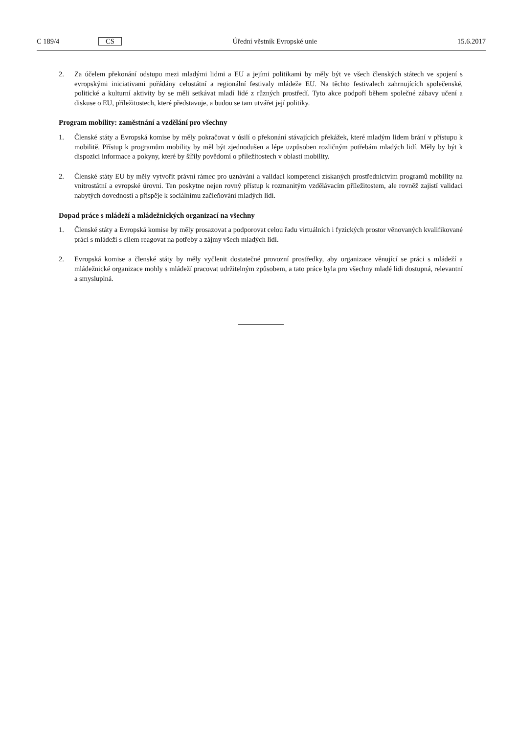C 189/4 CS Úřední věstník Evropské unie 15.6.2017
2. Za účelem překonání odstupu mezi mladými lidmi a EU a jejími politikami by měly být ve všech členských státech ve spojení s evropskými iniciativami pořádány celostátní a regionální festivaly mládeže EU. Na těchto festivalech zahrnujících společenské, politické a kulturní aktivity by se měli setkávat mladí lidé z různých prostředí. Tyto akce podpoří během společné zábavy učení a diskuse o EU, příležitostech, které představuje, a budou se tam utvářet její politiky.
Program mobility: zaměstnání a vzdělání pro všechny
1. Členské státy a Evropská komise by měly pokračovat v úsilí o překonání stávajících překážek, které mladým lidem brání v přístupu k mobilitě. Přístup k programům mobility by měl být zjednodušen a lépe uzpůsoben rozličným potřebám mladých lidí. Měly by být k dispozici informace a pokyny, které by šířily povědomí o příležitostech v oblasti mobility.
2. Členské státy EU by měly vytvořit právní rámec pro uznávání a validaci kompetencí získaných prostřednictvím programů mobility na vnitrostátní a evropské úrovni. Ten poskytne nejen rovný přístup k rozmanitým vzdělávacím příležitostem, ale rovněž zajistí validaci nabytých dovedností a přispěje k sociálnímu začleňování mladých lidí.
Dopad práce s mládeží a mládežnických organizací na všechny
1. Členské státy a Evropská komise by měly prosazovat a podporovat celou řadu virtuálních i fyzických prostor věnovaných kvalifikované práci s mládeží s cílem reagovat na potřeby a zájmy všech mladých lidí.
2. Evropská komise a členské státy by měly vyčlenit dostatečné provozní prostředky, aby organizace věnující se práci s mládeží a mládežnické organizace mohly s mládeží pracovat udržitelným způsobem, a tato práce byla pro všechny mladé lidi dostupná, relevantní a smysluplná.